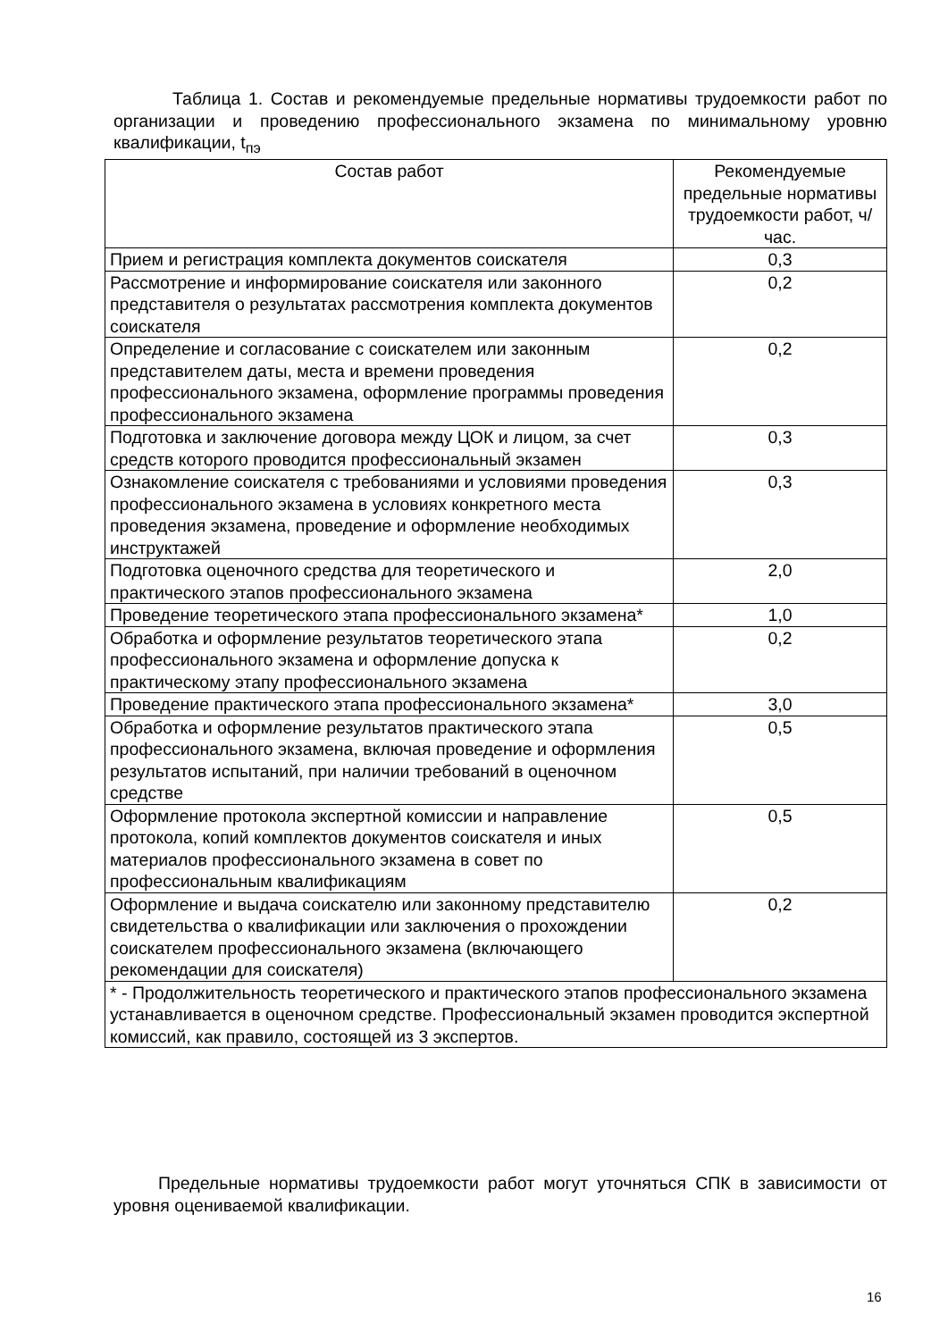Таблица 1. Состав и рекомендуемые предельные нормативы трудоемкости работ по организации и проведению профессионального экзамена по минимальному уровню квалификации, t<sub>пэ</sub>
| Состав работ | Рекомендуемые предельные нормативы трудоемкости работ, ч/час. |
| --- | --- |
| Прием и регистрация комплекта документов соискателя | 0,3 |
| Рассмотрение и информирование соискателя или законного представителя о результатах рассмотрения комплекта документов соискателя | 0,2 |
| Определение и согласование с соискателем или законным представителем даты, места и времени проведения профессионального экзамена, оформление программы проведения профессионального экзамена | 0,2 |
| Подготовка и заключение договора между ЦОК и лицом, за счет средств которого проводится профессиональный экзамен | 0,3 |
| Ознакомление соискателя с требованиями и условиями проведения профессионального экзамена в условиях конкретного места проведения экзамена, проведение и оформление необходимых инструктажей | 0,3 |
| Подготовка оценочного средства для теоретического и практического этапов профессионального экзамена | 2,0 |
| Проведение теоретического этапа профессионального экзамена* | 1,0 |
| Обработка и оформление результатов теоретического этапа профессионального экзамена и оформление допуска к практическому этапу профессионального экзамена | 0,2 |
| Проведение практического этапа профессионального экзамена* | 3,0 |
| Обработка и оформление результатов практического этапа профессионального экзамена, включая проведение и оформления результатов испытаний, при наличии требований в оценочном средстве | 0,5 |
| Оформление протокола экспертной комиссии и направление протокола, копий комплектов документов соискателя и иных материалов профессионального экзамена в совет по профессиональным квалификациям | 0,5 |
| Оформление и выдача соискателю или законному представителю свидетельства о квалификации или заключения о прохождении соискателем профессионального экзамена (включающего рекомендации для соискателя) | 0,2 |
| * - Продолжительность теоретического и практического этапов профессионального экзамена устанавливается в оценочном средстве. Профессиональный экзамен проводится экспертной комиссий, как правило, состоящей из 3 экспертов. | |
Предельные нормативы трудоемкости работ могут уточняться СПК в зависимости от уровня оцениваемой квалификации.
16